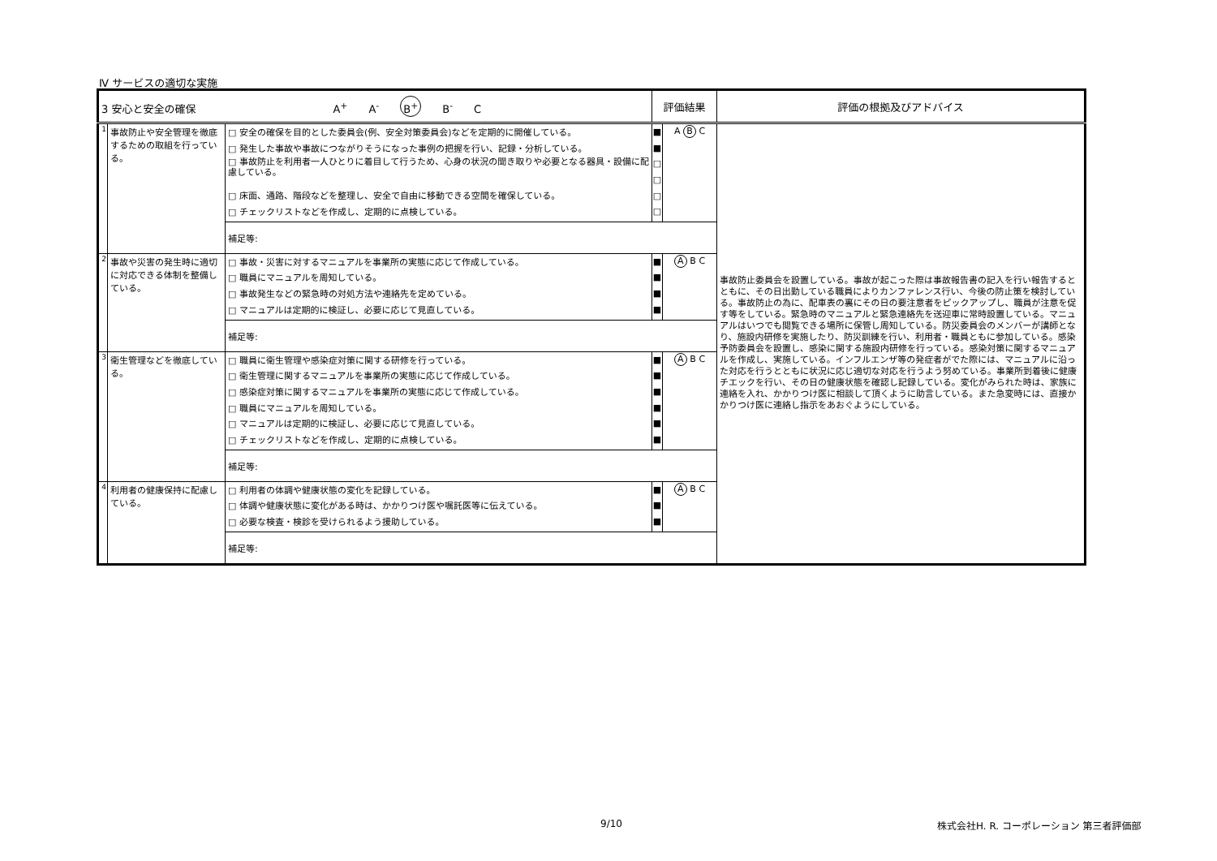Ⅳ サービスの適切な実施
| 3 安心と安全の確保 A<sup>+</sup> A<sup>-</sup> B<sup>+</sup> B<sup>-</sup> C | | | 評価結果 | | 評価の根拠及びアドバイス |
| 1 | 事故防止や安全管理を徹底するための取組を行っている。 | □ 安全の確保を目的とした委員会(例、安全対策委員会)などを定期的に開催している。 □ 発生した事故や事故につながりそうになった事例の把握を行い、記録・分析している。 □ 事故防止を利用者一人ひとりに着目して行うため、心身の状況の聞き取りや必要となる器具・設備に配慮している。 □ 床面、通路、階段などを整理し、安全で自由に移動できる空間を確保している。 □ チェックリストなどを作成し、定期的に点検している。 | ■ ■ □ □ □ □ | A B C | 事故防止委員会を設置している。事故が起こった際は事故報告書の記入を行い報告するとともに、その日出勤している職員によりカンファレンス行い、今後の防止策を検討している。事故防止の為に、配車表の裏にその日の要注意者をピックアップし、職員が注意を促す等をしている。緊急時のマニュアルと緊急連絡先を送迎車に常時設置している。マニュアルはいつでも閲覧できる場所に保管し周知している。防災委員会のメンバーが講師となり、施設内研修を実施したり、防災訓練を行い、利用者・職員ともに参加している。感染予防委員会を設置し、感染に関する施設内研修を行っている。感染対策に関するマニュアルを作成し、実施している。インフルエンザ等の発症者がでた際には、マニュアルに沿った対応を行うとともに状況に応じ適切な対応を行うよう努めている。事業所到着後に健康チエックを行い、その日の健康状態を確認し記録している。変化がみられた時は、家族に連絡を入れ、かかりつけ医に相談して頂くように助言している。また急変時には、直接かかりつけ医に連絡し指示をあおぐようにしている。 |
| | | 補足等: | | | |
| 2 | 事故や災害の発生時に適切に対応できる体制を整備している。 | □ 事故・災害に対するマニュアルを事業所の実態に応じて作成している。 □ 職員にマニュアルを周知している。 □ 事故発生などの緊急時の対処方法や連絡先を定めている。 □ マニュアルは定期的に検証し、必要に応じて見直している。 | ■ ■ ■ ■ | A B C | |
| | | 補足等: | | | |
| 3 | 衛生管理などを徹底している。 | □ 職員に衛生管理や感染症対策に関する研修を行っている。 □ 衛生管理に関するマニュアルを事業所の実態に応じて作成している。 □ 感染症対策に関するマニュアルを事業所の実態に応じて作成している。 □ 職員にマニュアルを周知している。 □ マニュアルは定期的に検証し、必要に応じて見直している。 □ チェックリストなどを作成し、定期的に点検している。 | ■ ■ ■ ■ ■ ■ | A B C | |
| | | 補足等: | | | |
| 4 | 利用者の健康保持に配慮している。 | □ 利用者の体調や健康状態の変化を記録している。 □ 体調や健康状態に変化がある時は、かかりつけ医や嘱託医等に伝えている。 □ 必要な検査・検診を受けられるよう援助している。 | ■ ■ ■ | A B C | |
| | | 補足等: | | | |
9/10
株式会社H. R. コーポレーション 第三者評価部